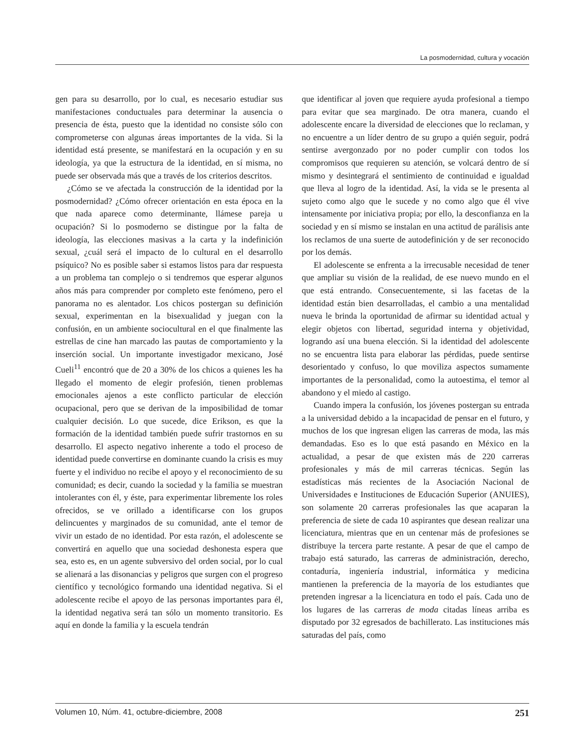La posmodernidad, cultura y vocación
gen para su desarrollo, por lo cual, es necesario estudiar sus manifestaciones conductuales para determinar la ausencia o presencia de ésta, puesto que la identidad no consiste sólo con comprometerse con algunas áreas importantes de la vida. Si la identidad está presente, se manifestará en la ocupación y en su ideología, ya que la estructura de la identidad, en sí misma, no puede ser observada más que a través de los criterios descritos.
¿Cómo se ve afectada la construcción de la identidad por la posmodernidad? ¿Cómo ofrecer orientación en esta época en la que nada aparece como determinante, llámese pareja u ocupación? Si lo posmoderno se distingue por la falta de ideología, las elecciones masivas a la carta y la indefinición sexual, ¿cuál será el impacto de lo cultural en el desarrollo psíquico? No es posible saber si estamos listos para dar respuesta a un problema tan complejo o si tendremos que esperar algunos años más para comprender por completo este fenómeno, pero el panorama no es alentador. Los chicos postergan su definición sexual, experimentan en la bisexualidad y juegan con la confusión, en un ambiente sociocultural en el que finalmente las estrellas de cine han marcado las pautas de comportamiento y la inserción social. Un importante investigador mexicano, José Cueli<sup>11</sup> encontró que de 20 a 30% de los chicos a quienes les ha llegado el momento de elegir profesión, tienen problemas emocionales ajenos a este conflicto particular de elección ocupacional, pero que se derivan de la imposibilidad de tomar cualquier decisión. Lo que sucede, dice Erikson, es que la formación de la identidad también puede sufrir trastornos en su desarrollo. El aspecto negativo inherente a todo el proceso de identidad puede convertirse en dominante cuando la crisis es muy fuerte y el individuo no recibe el apoyo y el reconocimiento de su comunidad; es decir, cuando la sociedad y la familia se muestran intolerantes con él, y éste, para experimentar libremente los roles ofrecidos, se ve orillado a identificarse con los grupos delincuentes y marginados de su comunidad, ante el temor de vivir un estado de no identidad. Por esta razón, el adolescente se convertirá en aquello que una sociedad deshonesta espera que sea, esto es, en un agente subversivo del orden social, por lo cual se alienará a las disonancias y peligros que surgen con el progreso científico y tecnológico formando una identidad negativa. Si el adolescente recibe el apoyo de las personas importantes para él, la identidad negativa será tan sólo un momento transitorio. Es aquí en donde la familia y la escuela tendrán
que identificar al joven que requiere ayuda profesional a tiempo para evitar que sea marginado. De otra manera, cuando el adolescente encare la diversidad de elecciones que lo reclaman, y no encuentre a un líder dentro de su grupo a quién seguir, podrá sentirse avergonzado por no poder cumplir con todos los compromisos que requieren su atención, se volcará dentro de sí mismo y desintegrará el sentimiento de continuidad e igualdad que lleva al logro de la identidad. Así, la vida se le presenta al sujeto como algo que le sucede y no como algo que él vive intensamente por iniciativa propia; por ello, la desconfianza en la sociedad y en sí mismo se instalan en una actitud de parálisis ante los reclamos de una suerte de autodefinición y de ser reconocido por los demás.
El adolescente se enfrenta a la irrecusable necesidad de tener que ampliar su visión de la realidad, de ese nuevo mundo en el que está entrando. Consecuentemente, si las facetas de la identidad están bien desarrolladas, el cambio a una mentalidad nueva le brinda la oportunidad de afirmar su identidad actual y elegir objetos con libertad, seguridad interna y objetividad, logrando así una buena elección. Si la identidad del adolescente no se encuentra lista para elaborar las pérdidas, puede sentirse desorientado y confuso, lo que moviliza aspectos sumamente importantes de la personalidad, como la autoestima, el temor al abandono y el miedo al castigo.
Cuando impera la confusión, los jóvenes postergan su entrada a la universidad debido a la incapacidad de pensar en el futuro, y muchos de los que ingresan eligen las carreras de moda, las más demandadas. Eso es lo que está pasando en México en la actualidad, a pesar de que existen más de 220 carreras profesionales y más de mil carreras técnicas. Según las estadísticas más recientes de la Asociación Nacional de Universidades e Instituciones de Educación Superior (ANUIES), son solamente 20 carreras profesionales las que acaparan la preferencia de siete de cada 10 aspirantes que desean realizar una licenciatura, mientras que en un centenar más de profesiones se distribuye la tercera parte restante. A pesar de que el campo de trabajo está saturado, las carreras de administración, derecho, contaduría, ingeniería industrial, informática y medicina mantienen la preferencia de la mayoría de los estudiantes que pretenden ingresar a la licenciatura en todo el país. Cada uno de los lugares de las carreras de moda citadas líneas arriba es disputado por 32 egresados de bachillerato. Las instituciones más saturadas del país, como
Volumen 10, Núm. 41, octubre-diciembre, 2008 251